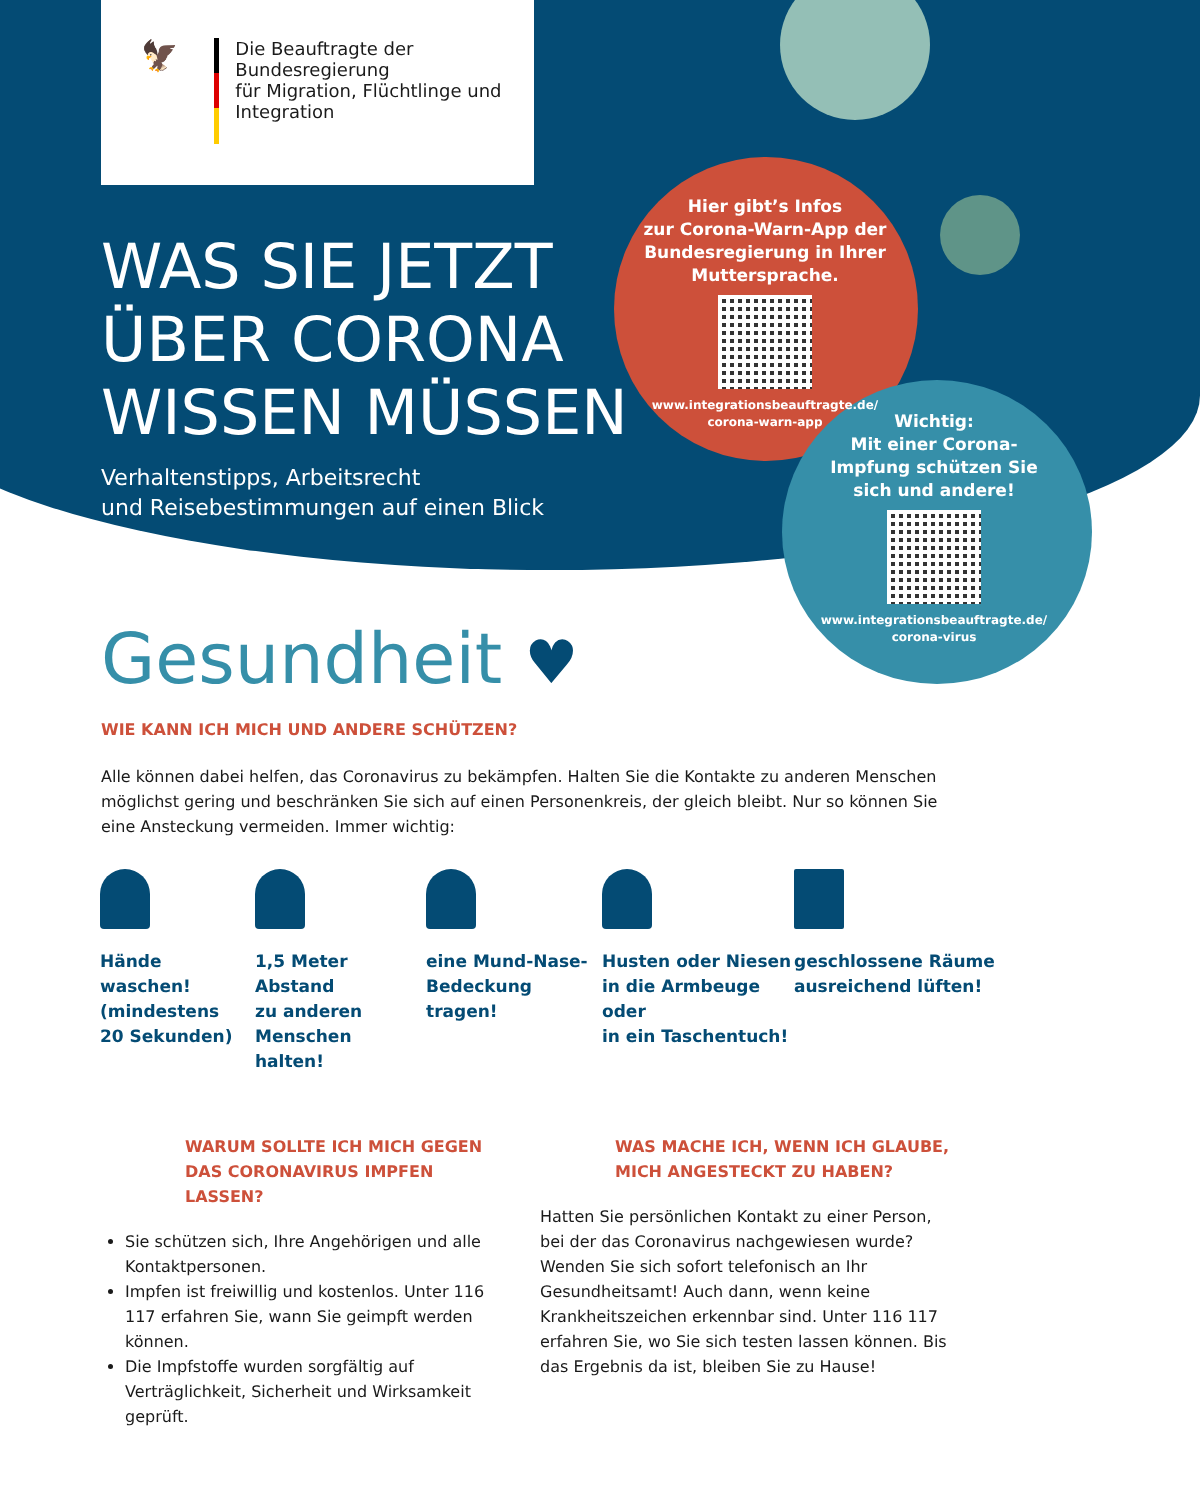🦅
Die Beauftragte der Bundesregierung
für Migration, Flüchtlinge und
Integration
WAS SIE JETZT
ÜBER CORONA
WISSEN MÜSSEN
Verhaltenstipps, Arbeitsrecht
und Reisebestimmungen auf einen Blick
Hier gibt’s Infos
zur Corona-Warn-App der
Bundesregierung in Ihrer
Muttersprache.
www.integrationsbeauftragte.de/
corona-warn-app
Wichtig:
Mit einer Corona-
Impfung schützen Sie
sich und andere!
www.integrationsbeauftragte.de/
corona-virus
Gesundheit ♥
WIE KANN ICH MICH UND ANDERE SCHÜTZEN?
Alle können dabei helfen, das Coronavirus zu bekämpfen. Halten Sie die Kontakte zu anderen Menschen möglichst gering und beschränken Sie sich auf einen Personenkreis, der gleich bleibt. Nur so können Sie eine Ansteckung vermeiden. Immer wichtig:
Hände waschen!
(mindestens
20 Sekunden)
1,5 Meter Abstand
zu anderen
Menschen halten!
eine Mund-Nase-
Bedeckung tragen!
Husten oder Niesen
in die Armbeuge oder
in ein Taschentuch!
geschlossene Räume
ausreichend lüften!
WARUM SOLLTE ICH MICH GEGEN
DAS CORONAVIRUS IMPFEN LASSEN?
Sie schützen sich, Ihre Angehörigen und alle Kontaktpersonen.
Impfen ist freiwillig und kostenlos. Unter 116 117 erfahren Sie, wann Sie geimpft werden können.
Die Impfstoffe wurden sorgfältig auf Verträglichkeit, Sicherheit und Wirksamkeit geprüft.
WAS MACHE ICH, WENN ICH GLAUBE,
MICH ANGESTECKT ZU HABEN?
Hatten Sie persönlichen Kontakt zu einer Person, bei der das Coronavirus nachgewiesen wurde? Wenden Sie sich sofort telefonisch an Ihr Gesundheitsamt! Auch dann, wenn keine Krankheitszeichen erkennbar sind. Unter 116 117 erfahren Sie, wo Sie sich testen lassen können. Bis das Ergebnis da ist, bleiben Sie zu Hause!